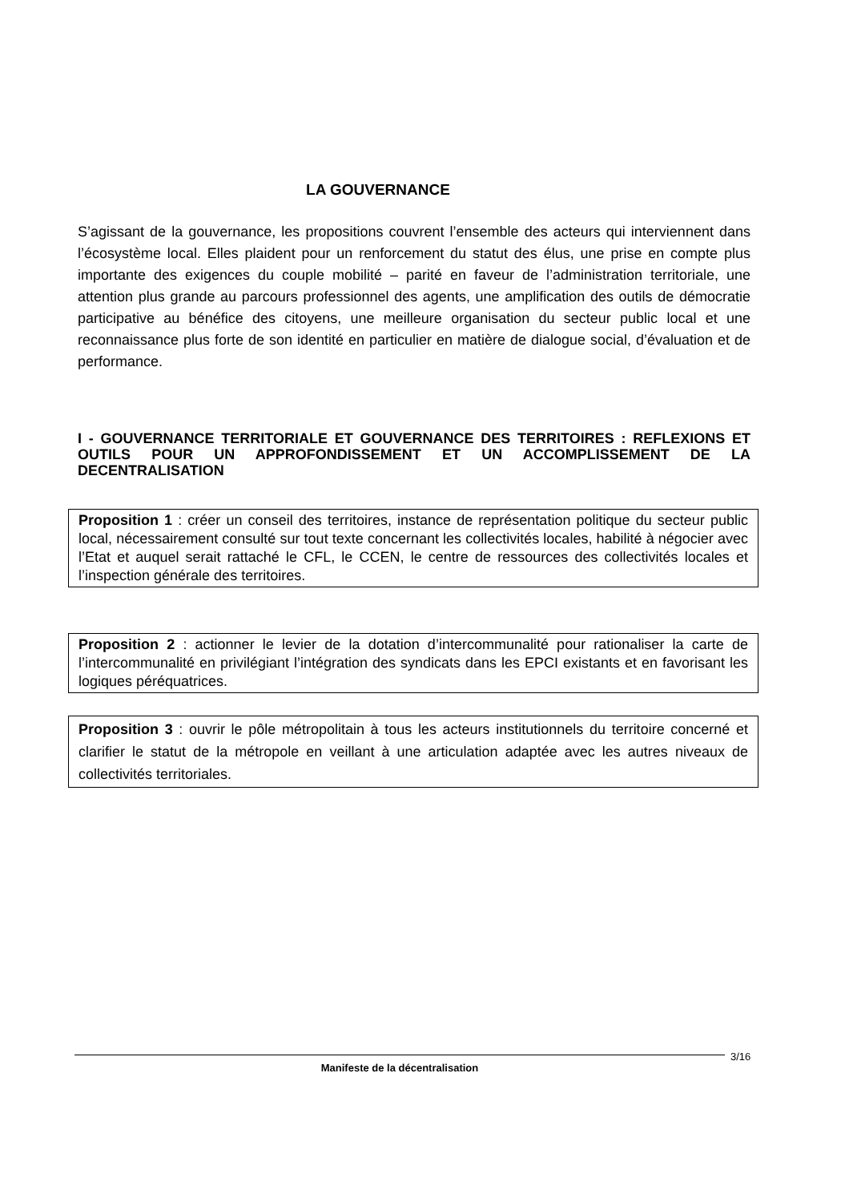LA GOUVERNANCE
S’agissant de la gouvernance, les propositions couvrent l’ensemble des acteurs qui interviennent dans l’écosystème local. Elles plaident pour un renforcement du statut des élus, une prise en compte plus importante des exigences du couple mobilité – parité en faveur de l’administration territoriale, une attention plus grande au parcours professionnel des agents, une amplification des outils de démocratie participative au bénéfice des citoyens, une meilleure organisation du secteur public local et une reconnaissance plus forte de son identité en particulier en matière de dialogue social, d’évaluation et de performance.
I - GOUVERNANCE TERRITORIALE ET GOUVERNANCE DES TERRITOIRES : REFLEXIONS ET OUTILS POUR UN APPROFONDISSEMENT ET UN ACCOMPLISSEMENT DE LA DECENTRALISATION
Proposition 1 : créer un conseil des territoires, instance de représentation politique du secteur public local, nécessairement consulté sur tout texte concernant les collectivités locales, habilité à négocier avec l’Etat et auquel serait rattaché le CFL, le CCEN, le centre de ressources des collectivités locales et l’inspection générale des territoires.
Proposition 2 : actionner le levier de la dotation d’intercommunalité pour rationaliser la carte de l’intercommunalité en privilégiant l’intégration des syndicats dans les EPCI existants et en favorisant les logiques péréquatrices.
Proposition 3 : ouvrir le pôle métropolitain à tous les acteurs institutionnels du territoire concerné et clarifier le statut de la métropole en veillant à une articulation adaptée avec les autres niveaux de collectivités territoriales.
Manifeste de la décentralisation 3/16